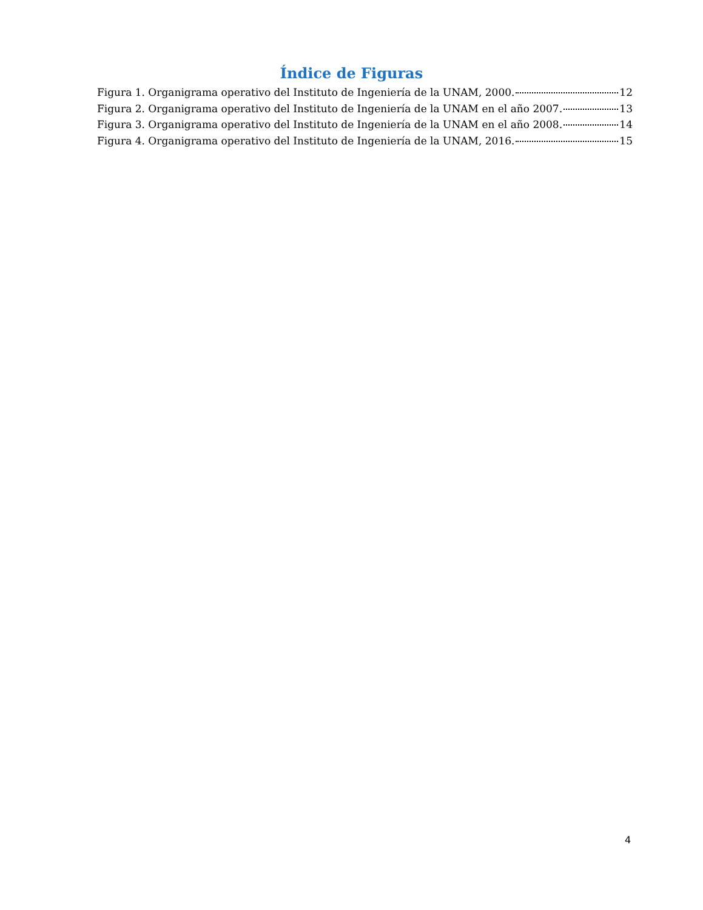Índice de Figuras
Figura 1. Organigrama operativo del Instituto de Ingeniería de la UNAM, 2000. 12
Figura 2. Organigrama operativo del Instituto de Ingeniería de la UNAM en el año 2007. 13
Figura 3. Organigrama operativo del Instituto de Ingeniería de la UNAM en el año 2008. 14
Figura 4. Organigrama operativo del Instituto de Ingeniería de la UNAM, 2016. 15
4